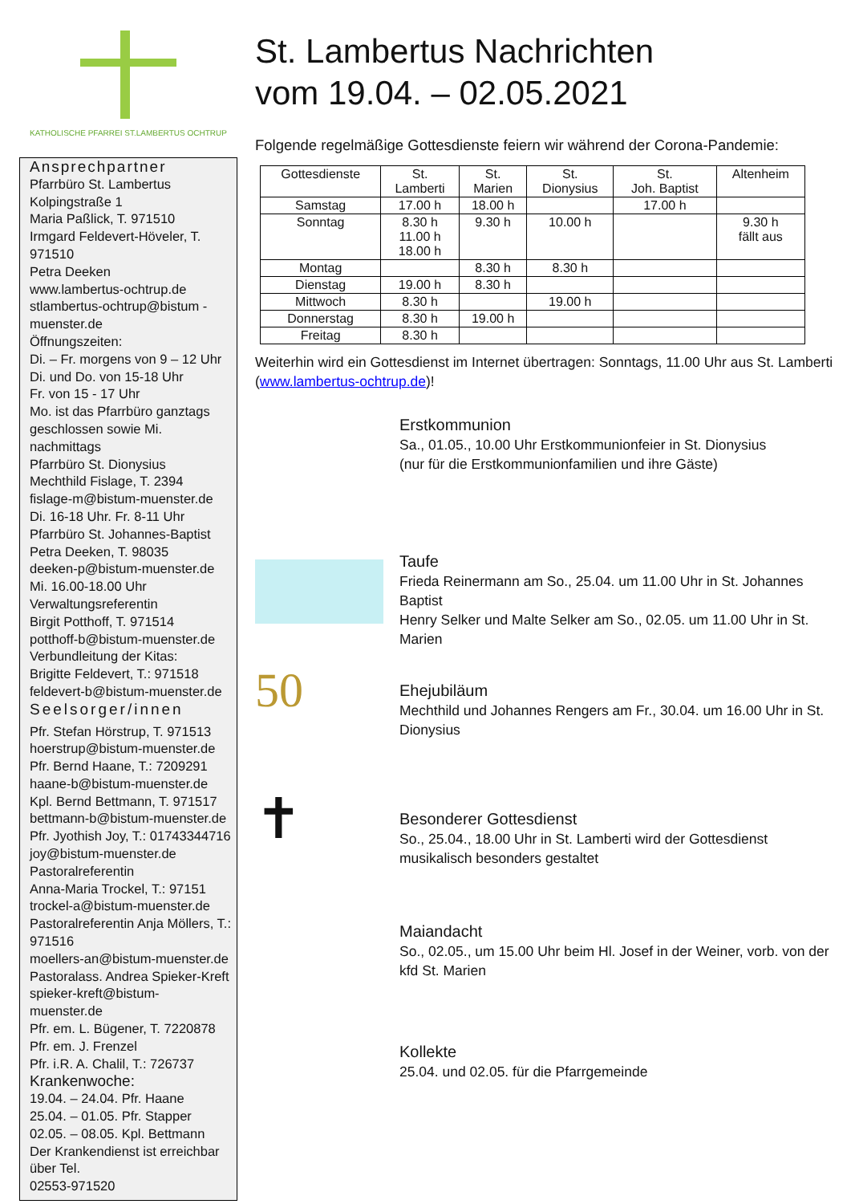KATHOLISCHE PFARREI ST.LAMBERTUS OCHTRUP
Ansprechpartner
Pfarrbüro St. Lambertus
Kolpingstraße 1
Maria Paßlick, T. 971510
Irmgard Feldevert-Höveler, T. 971510
Petra Deeken
www.lambertus-ochtrup.de
stlambertus-ochtrup@bistum -muenster.de
Öffnungszeiten:
Di. – Fr. morgens von 9 – 12 Uhr
Di. und Do. von 15-18 Uhr
Fr. von 15 - 17 Uhr
Mo. ist das Pfarrbüro ganztags geschlossen sowie Mi. nachmittags
Pfarrbüro St. Dionysius
Mechthild Fislage, T. 2394
fislage-m@bistum-muenster.de
Di. 16-18 Uhr. Fr. 8-11 Uhr
Pfarrbüro St. Johannes-Baptist
Petra Deeken, T. 98035
deeken-p@bistum-muenster.de
Mi. 16.00-18.00 Uhr
Verwaltungsreferentin
Birgit Potthoff, T. 971514
potthoff-b@bistum-muenster.de
Verbundleitung der Kitas:
Brigitte Feldevert, T.: 971518
feldevert-b@bistum-muenster.de
Seelsorger/innen
Pfr. Stefan Hörstrup, T. 971513
hoerstrup@bistum-muenster.de
Pfr. Bernd Haane, T.: 7209291
haane-b@bistum-muenster.de
Kpl. Bernd Bettmann, T. 971517
bettmann-b@bistum-muenster.de
Pfr. Jyothish Joy, T.: 01743344716
joy@bistum-muenster.de
Pastoralreferentin
Anna-Maria Trockel, T.: 97151
trockel-a@bistum-muenster.de
Pastoralreferentin Anja Möllers, T.: 971516
moellers-an@bistum-muenster.de
Pastoralass. Andrea Spieker-Kreft
spieker-kreft@bistum-muenster.de
Pfr. em. L. Bügener, T. 7220878
Pfr. em. J. Frenzel
Pfr. i.R. A. Chalil, T.: 726737
Krankenwoche:
19.04. – 24.04. Pfr. Haane
25.04. – 01.05. Pfr. Stapper
02.05. – 08.05. Kpl. Bettmann
Der Krankendienst ist erreichbar über Tel.
02553-971520
St. Lambertus Nachrichten
vom 19.04. – 02.05.2021
Folgende regelmäßige Gottesdienste feiern wir während der Corona-Pandemie:
| Gottesdienste | St. Lamberti | St. Marien | St. Dionysius | St. Joh. Baptist | Altenheim |
| --- | --- | --- | --- | --- | --- |
| Samstag | 17.00 h | 18.00 h | | 17.00 h | |
| Sonntag | 8.30 h 11.00 h 18.00 h | 9.30 h | 10.00 h | | 9.30 h fällt aus |
| Montag | | 8.30 h | 8.30 h | | |
| Dienstag | 19.00 h | 8.30 h | | | |
| Mittwoch | 8.30 h | | 19.00 h | | |
| Donnerstag | 8.30 h | 19.00 h | | | |
| Freitag | 8.30 h | | | | |
Weiterhin wird ein Gottesdienst im Internet übertragen: Sonntags, 11.00 Uhr aus St. Lamberti (www.lambertus-ochtrup.de)!
Erstkommunion
Sa., 01.05., 10.00 Uhr Erstkommunionfeier in St. Dionysius
(nur für die Erstkommunionfamilien und ihre Gäste)
Taufe
Frieda Reinermann am So., 25.04. um 11.00 Uhr in St. Johannes Baptist
Henry Selker und Malte Selker am So., 02.05. um 11.00 Uhr in St. Marien
50
Ehejubiläum
Mechthild und Johannes Rengers am Fr., 30.04. um 16.00 Uhr in St. Dionysius
✝
Besonderer Gottesdienst
So., 25.04., 18.00 Uhr in St. Lamberti wird der Gottesdienst musikalisch besonders gestaltet
Maiandacht
So., 02.05., um 15.00 Uhr beim Hl. Josef in der Weiner, vorb. von der kfd St. Marien
Kollekte
25.04. und 02.05. für die Pfarrgemeinde